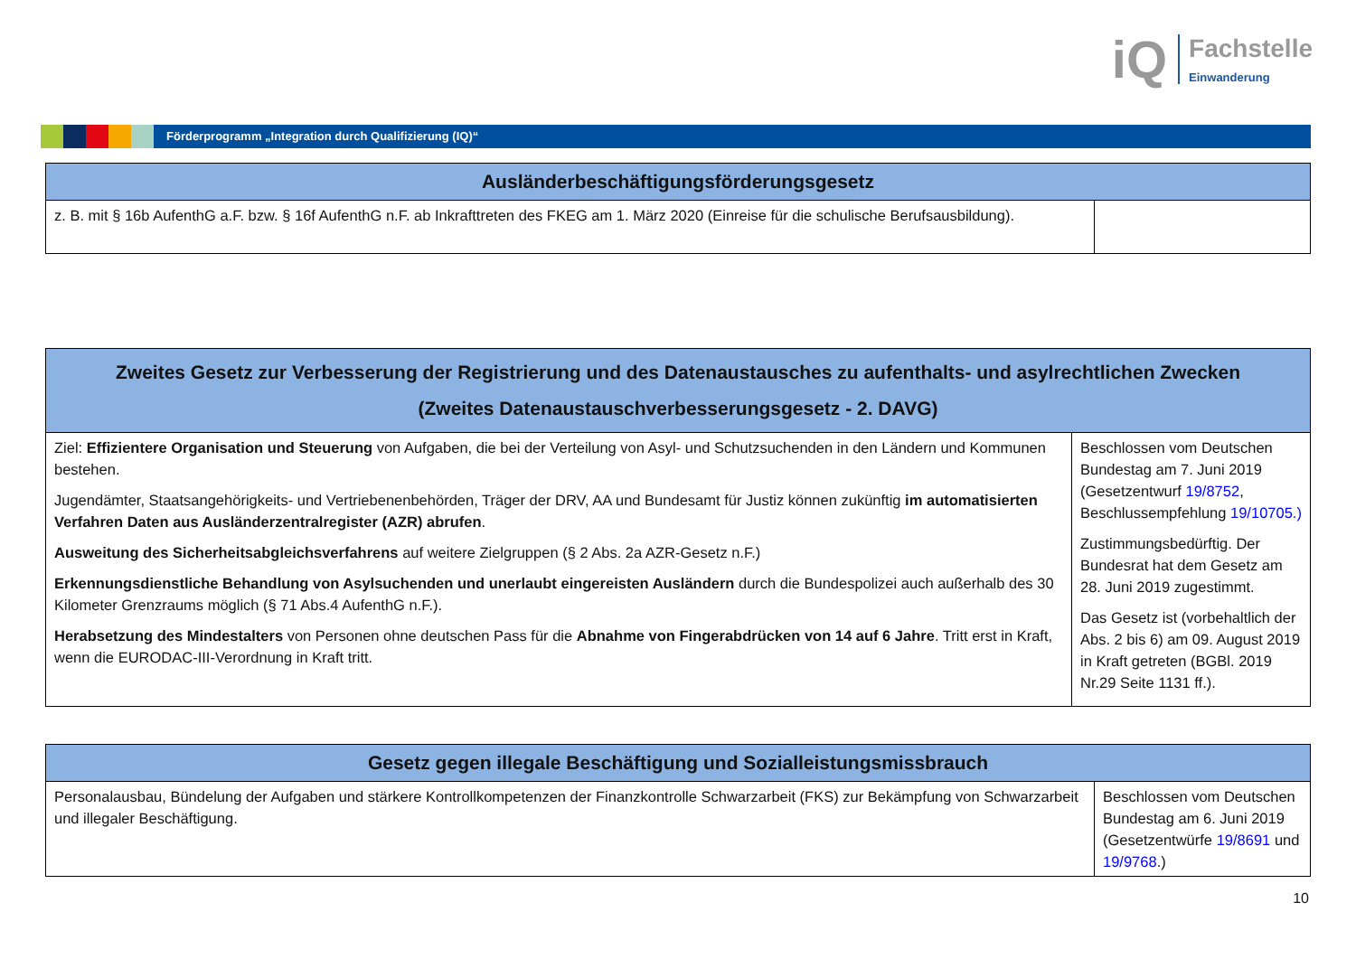iQ
Fachstelle
Einwanderung
Förderprogramm „Integration durch Qualifizierung (IQ)“
| Ausländerbeschäftigungsförderungsgesetz | |
| --- | --- |
| z. B. mit § 16b AufenthG a.F. bzw. § 16f AufenthG n.F. ab Inkrafttreten des FKEG am 1. März 2020 (Einreise für die schulische Berufsausbildung). | |
| Zweites Gesetz zur Verbesserung der Registrierung und des Datenaustausches zu aufenthalts- und asylrechtlichen Zwecken (Zweites Datenaustauschverbesserungsgesetz - 2. DAVG) | |
| --- | --- |
| Ziel: Effizientere Organisation und Steuerung von Aufgaben, die bei der Verteilung von Asyl- und Schutzsuchenden in den Ländern und Kommunen bestehen. Jugendämter, Staatsangehörigkeits- und Vertriebenenbehörden, Träger der DRV, AA und Bundesamt für Justiz können zukünftig im automatisierten Verfahren Daten aus Ausländerzentralregister (AZR) abrufen . Ausweitung des Sicherheitsabgleichsverfahrens auf weitere Zielgruppen (§ 2 Abs. 2a AZR-Gesetz n.F.) Erkennungsdienstliche Behandlung von Asylsuchenden und unerlaubt eingereisten Ausländern durch die Bundespolizei auch außerhalb des 30 Kilometer Grenzraums möglich (§ 71 Abs.4 AufenthG n.F.). Herabsetzung des Mindestalters von Personen ohne deutschen Pass für die Abnahme von Fingerabdrücken von 14 auf 6 Jahre . Tritt erst in Kraft, wenn die EURODAC-III-Verordnung in Kraft tritt. | Beschlossen vom Deutschen Bundestag am 7. Juni 2019 (Gesetzentwurf 19/8752 , Beschlussempfehlung 19/10705.) Zustimmungsbedürftig. Der Bundesrat hat dem Gesetz am 28. Juni 2019 zugestimmt. Das Gesetz ist (vorbehaltlich der Abs. 2 bis 6) am 09. August 2019 in Kraft getreten (BGBl. 2019 Nr.29 Seite 1131 ff.). |
| Gesetz gegen illegale Beschäftigung und Sozialleistungsmissbrauch | |
| --- | --- |
| Personalausbau, Bündelung der Aufgaben und stärkere Kontrollkompetenzen der Finanzkontrolle Schwarzarbeit (FKS) zur Bekämpfung von Schwarzarbeit und illegaler Beschäftigung. | Beschlossen vom Deutschen Bundestag am 6. Juni 2019 (Gesetzentwürfe 19/8691 und 19/9768 .) |
10